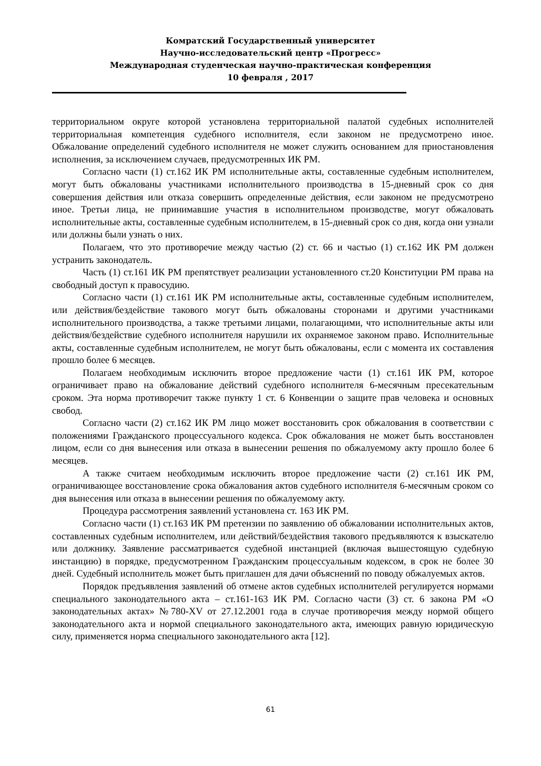Комратский Государственный университет
Научно-исследовательский центр «Прогресс»
Международная студенческая научно-практическая конференция
10 февраля , 2017
территориальном округе которой установлена территориальной палатой судебных исполнителей территориальная компетенция судебного исполнителя, если законом не предусмотрено иное. Обжалование определений судебного исполнителя не может служить основанием для приостановления исполнения, за исключением случаев, предусмотренных ИК РМ.
Согласно части (1) ст.162 ИК РМ исполнительные акты, составленные судебным исполнителем, могут быть обжалованы участниками исполнительного производства в 15-дневный срок со дня совершения действия или отказа совершить определенные действия, если законом не предусмотрено иное. Третьи лица, не принимавшие участия в исполнительном производстве, могут обжаловать исполнительные акты, составленные судебным исполнителем, в 15-дневный срок со дня, когда они узнали или должны были узнать о них.
Полагаем, что это противоречие между частью (2) ст. 66 и частью (1) ст.162 ИК РМ должен устранить законодатель.
Часть (1) ст.161 ИК РМ препятствует реализации установленного ст.20 Конституции РМ права на свободный доступ к правосудию.
Согласно части (1) ст.161 ИК РМ исполнительные акты, составленные судебным исполнителем, или действия/бездействие такового могут быть обжалованы сторонами и другими участниками исполнительного производства, а также третьими лицами, полагающими, что исполнительные акты или действия/бездействие судебного исполнителя нарушили их охраняемое законом право. Исполнительные акты, составленные судебным исполнителем, не могут быть обжалованы, если с момента их составления прошло более 6 месяцев.
Полагаем необходимым исключить второе предложение части (1) ст.161 ИК РМ, которое ограничивает право на обжалование действий судебного исполнителя 6-месячным пресекательным сроком. Эта норма противоречит также пункту 1 ст. 6 Конвенции о защите прав человека и основных свобод.
Согласно части (2) ст.162 ИК РМ лицо может восстановить срок обжалования в соответствии с положениями Гражданского процессуального кодекса. Срок обжалования не может быть восстановлен лицом, если со дня вынесения или отказа в вынесении решения по обжалуемому акту прошло более 6 месяцев.
А также считаем необходимым исключить второе предложение части (2) ст.161 ИК РМ, ограничивающее восстановление срока обжалования актов судебного исполнителя 6-месячным сроком со дня вынесения или отказа в вынесении решения по обжалуемому акту.
Процедура рассмотрения заявлений установлена ст. 163 ИК РМ.
Согласно части (1) ст.163 ИК РМ претензии по заявлению об обжаловании исполнительных актов, составленных судебным исполнителем, или действий/бездействия такового предъявляются к взыскателю или должнику. Заявление рассматривается судебной инстанцией (включая вышестоящую судебную инстанцию) в порядке, предусмотренном Гражданским процессуальным кодексом, в срок не более 30 дней. Судебный исполнитель может быть приглашен для дачи объяснений по поводу обжалуемых актов.
Порядок предъявления заявлений об отмене актов судебных исполнителей регулируется нормами специального законодательного акта – ст.161-163 ИК РМ. Согласно части (3) ст. 6 закона РМ «О законодательных актах» №780-XV от 27.12.2001 года в случае противоречия между нормой общего законодательного акта и нормой специального законодательного акта, имеющих равную юридическую силу, применяется норма специального законодательного акта [12].
61